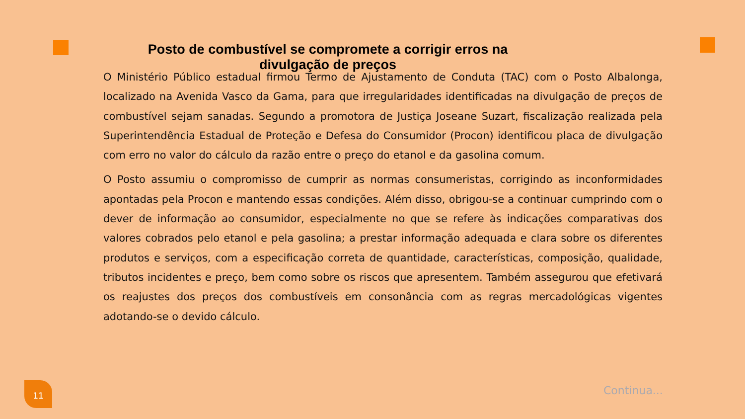Posto de combustível se compromete a corrigir erros na divulgação de preços
O Ministério Público estadual firmou Termo de Ajustamento de Conduta (TAC) com o Posto Albalonga, localizado na Avenida Vasco da Gama, para que irregularidades identificadas na divulgação de preços de combustível sejam sanadas. Segundo a promotora de Justiça Joseane Suzart, fiscalização realizada pela Superintendência Estadual de Proteção e Defesa do Consumidor (Procon) identificou placa de divulgação com erro no valor do cálculo da razão entre o preço do etanol e da gasolina comum.
O Posto assumiu o compromisso de cumprir as normas consumeristas, corrigindo as inconformidades apontadas pela Procon e mantendo essas condições. Além disso, obrigou-se a continuar cumprindo com o dever de informação ao consumidor, especialmente no que se refere às indicações comparativas dos valores cobrados pelo etanol e pela gasolina; a prestar informação adequada e clara sobre os diferentes produtos e serviços, com a especificação correta de quantidade, características, composição, qualidade, tributos incidentes e preço, bem como sobre os riscos que apresentem. Também assegurou que efetivará os reajustes dos preços dos combustíveis em consonância com as regras mercadológicas vigentes adotando-se o devido cálculo.
11 Continua...